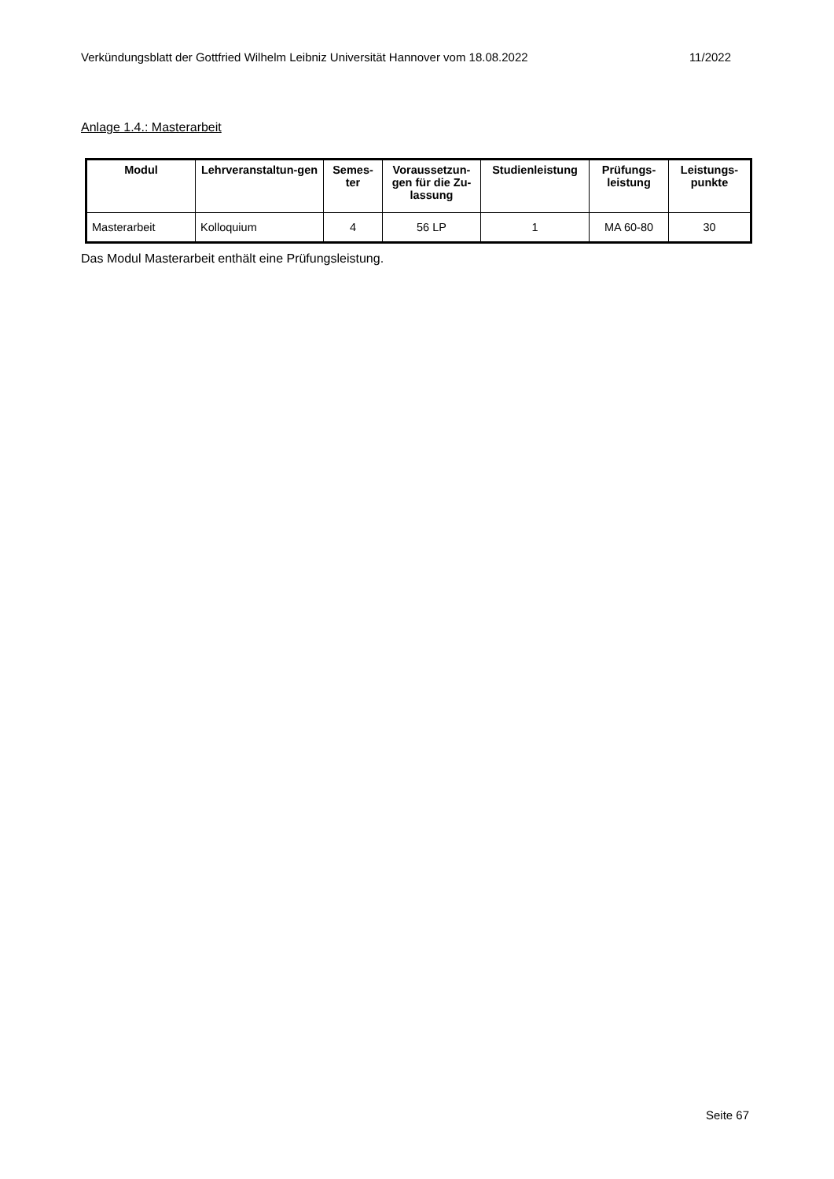Verkündungsblatt der Gottfried Wilhelm Leibniz Universität Hannover vom 18.08.2022 11/2022
Anlage 1.4.: Masterarbeit
| Modul | Lehrveranstaltun-gen | Semes-ter | Voraussetzun-gen für die Zu-lassung | Studienleistung | Prüfungs-leistung | Leistungs-punkte |
| --- | --- | --- | --- | --- | --- | --- |
| Masterarbeit | Kolloquium | 4 | 56 LP | 1 | MA 60-80 | 30 |
Das Modul Masterarbeit enthält eine Prüfungsleistung.
Seite 67